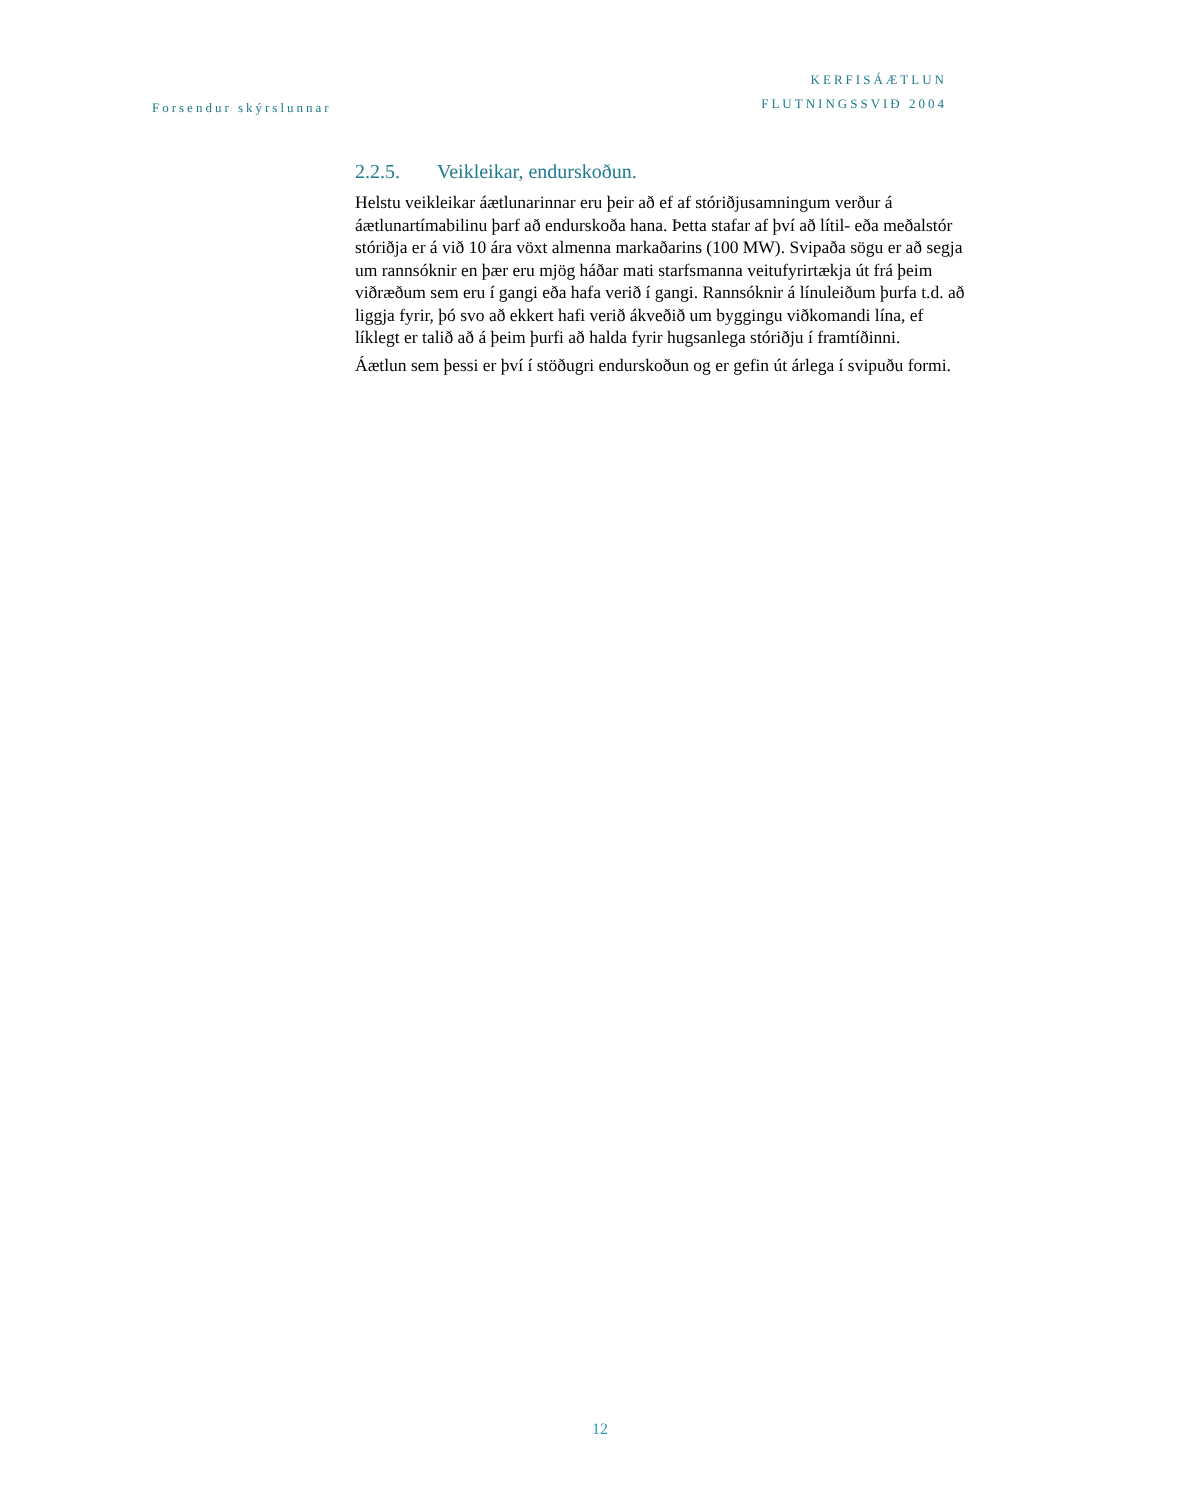Forsendur skýrslunnar
KERFISÁÆTLUN
FLUTNINGSSVIÐ 2004
2.2.5. Veikleikar, endurskoðun.
Helstu veikleikar áætlunarinnar eru þeir að ef af stóriðjusamningum verður á áætlunartímabilinu þarf að endurskoða hana. Þetta stafar af því að lítil- eða meðalstór stóriðja er á við 10 ára vöxt almenna markaðarins (100 MW). Svipaða sögu er að segja um rannsóknir en þær eru mjög háðar mati starfsmanna veitufyrirtækja út frá þeim viðræðum sem eru í gangi eða hafa verið í gangi. Rannsóknir á línuleiðum þurfa t.d. að liggja fyrir, þó svo að ekkert hafi verið ákveðið um byggingu viðkomandi lína, ef líklegt er talið að á þeim þurfi að halda fyrir hugsanlega stóriðju í framtíðinni.
Áætlun sem þessi er því í stöðugri endurskoðun og er gefin út árlega í svipuðu formi.
12